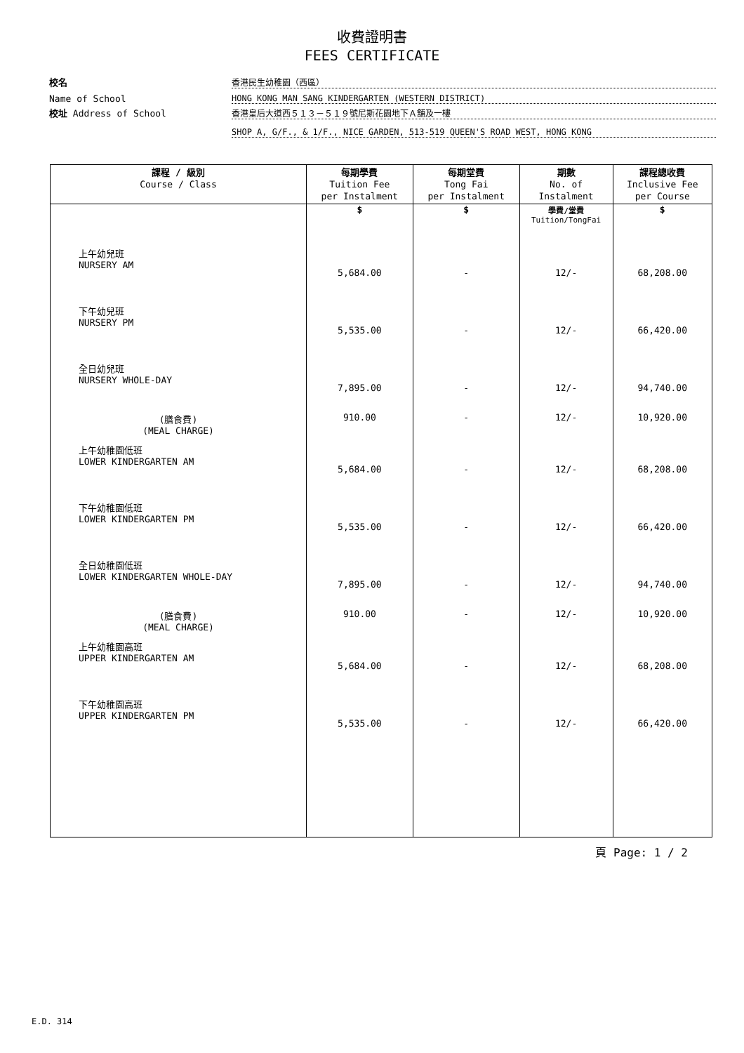收費證明書
FEES CERTIFICATE
校名
香港民生幼稚園（西區）
Name of School
HONG KONG MAN SANG KINDERGARTEN (WESTERN DISTRICT)
校址 Address of School
香港皇后大道西５１３－５１９號尼斯花園地下Ａ舖及一樓
SHOP A, G/F., & 1/F., NICE GARDEN, 513-519 QUEEN'S ROAD WEST, HONG KONG
| 課程 / 級別 Course / Class | 每期學費 Tuition Fee per Instalment | 每期堂費 Tong Fai per Instalment | 期數 No. of Instalment | 課程總收費 Inclusive Fee per Course |
| --- | --- | --- | --- | --- |
| | $ | $ | 學費/堂費 Tuition/TongFai | $ |
| 上午幼兒班 NURSERY AM | 5,684.00 | - | 12/- | 68,208.00 |
| 下午幼兒班 NURSERY PM | 5,535.00 | - | 12/- | 66,420.00 |
| 全日幼兒班 NURSERY WHOLE-DAY | 7,895.00 | - | 12/- | 94,740.00 |
| (膳食費) (MEAL CHARGE) | 910.00 | - | 12/- | 10,920.00 |
| 上午幼稚園低班 LOWER KINDERGARTEN AM | 5,684.00 | - | 12/- | 68,208.00 |
| 下午幼稚園低班 LOWER KINDERGARTEN PM | 5,535.00 | - | 12/- | 66,420.00 |
| 全日幼稚園低班 LOWER KINDERGARTEN WHOLE-DAY | 7,895.00 | - | 12/- | 94,740.00 |
| (膳食費) (MEAL CHARGE) | 910.00 | - | 12/- | 10,920.00 |
| 上午幼稚園高班 UPPER KINDERGARTEN AM | 5,684.00 | - | 12/- | 68,208.00 |
| 下午幼稚園高班 UPPER KINDERGARTEN PM | 5,535.00 | - | 12/- | 66,420.00 |
頁 Page: 1 / 2
E.D. 314